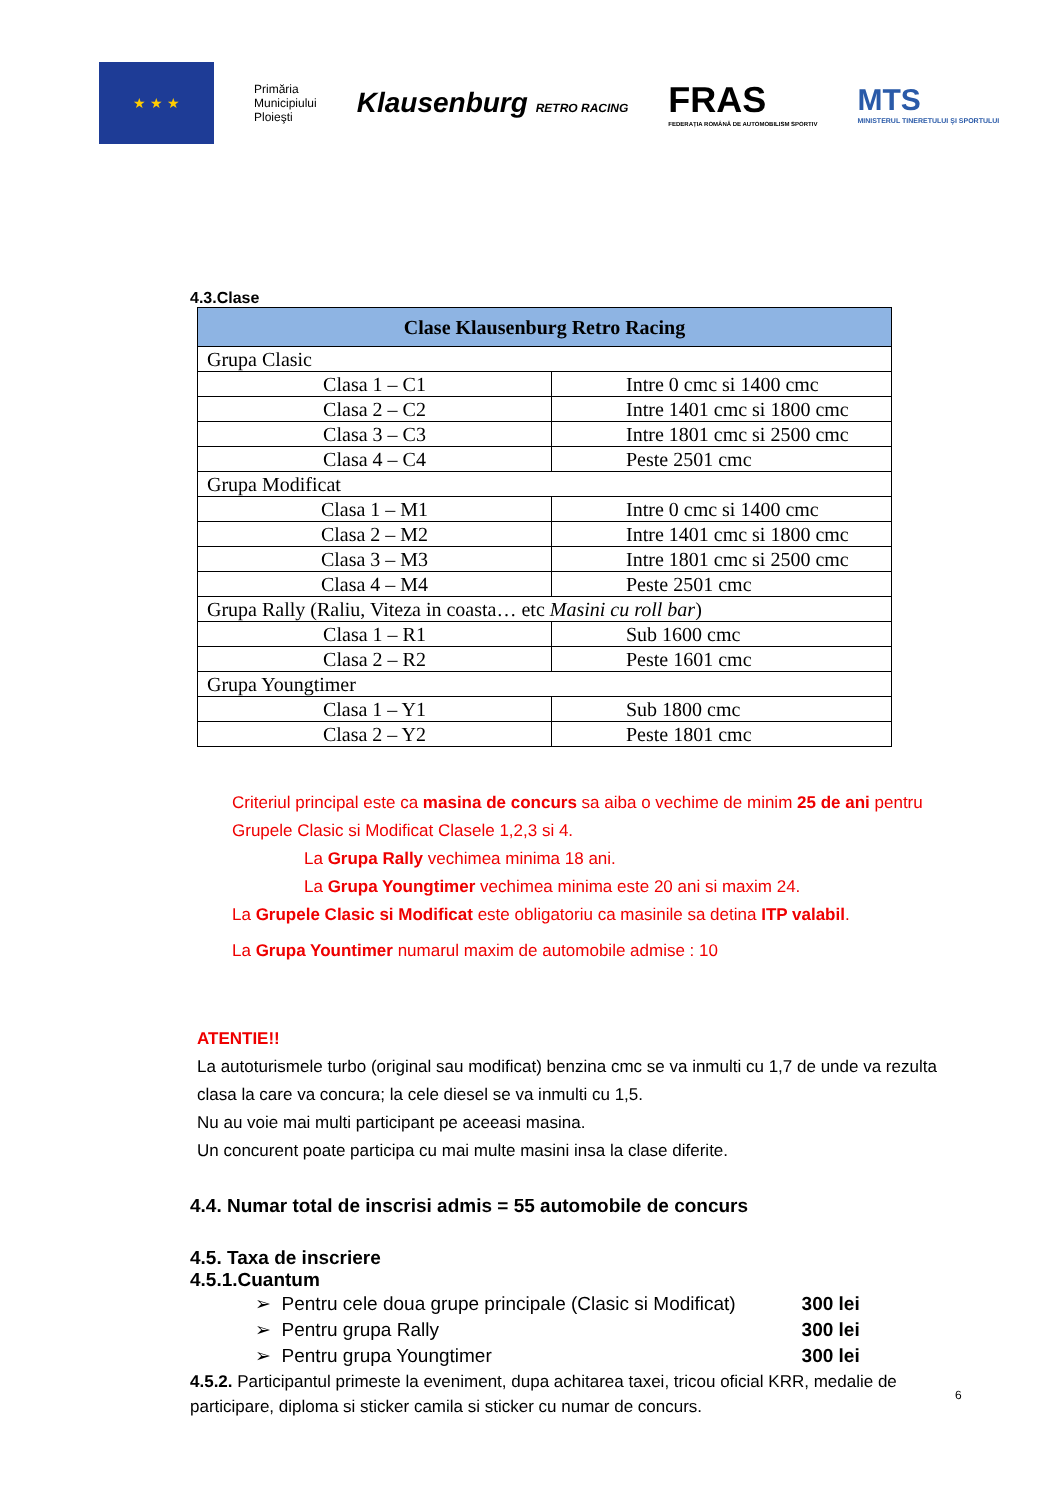★ ★ ★
Primăria
Municipiului
Ploieşti
Klausenburg RETRO RACING
FRAS
FEDERAȚIA ROMÂNĂ DE AUTOMOBILISM SPORTIV
MTS
MINISTERUL TINERETULUI ŞI SPORTULUI
4.3.Clase
| Clase Klausenburg Retro Racing | |
| --- | --- |
| Grupa Clasic | |
| Clasa 1 – C1 | Intre 0 cmc si 1400 cmc |
| Clasa 2 – C2 | Intre 1401 cmc si 1800 cmc |
| Clasa 3 – C3 | Intre 1801 cmc si 2500 cmc |
| Clasa 4 – C4 | Peste 2501 cmc |
| Grupa Modificat | |
| Clasa 1 – M1 | Intre 0 cmc si 1400 cmc |
| Clasa 2 – M2 | Intre 1401 cmc si 1800 cmc |
| Clasa 3 – M3 | Intre 1801 cmc si 2500 cmc |
| Clasa 4 – M4 | Peste 2501 cmc |
| Grupa Rally (Raliu, Viteza in coasta… etc Masini cu roll bar ) | |
| Clasa 1 – R1 | Sub 1600 cmc |
| Clasa 2 – R2 | Peste 1601 cmc |
| Grupa Youngtimer | |
| Clasa 1 – Y1 | Sub 1800 cmc |
| Clasa 2 – Y2 | Peste 1801 cmc |
Criteriul principal este ca masina de concurs sa aiba o vechime de minim 25 de ani pentru Grupele Clasic si Modificat Clasele 1,2,3 si 4.
La Grupa Rally vechimea minima 18 ani.
La Grupa Youngtimer vechimea minima este 20 ani si maxim 24.
La Grupele Clasic si Modificat este obligatoriu ca masinile sa detina ITP valabil.
La Grupa Yountimer numarul maxim de automobile admise : 10
ATENTIE!!
La autoturismele turbo (original sau modificat) benzina cmc se va inmulti cu 1,7 de unde va rezulta clasa la care va concura; la cele diesel se va inmulti cu 1,5.
Nu au voie mai multi participant pe aceeasi masina.
Un concurent poate participa cu mai multe masini insa la clase diferite.
4.4. Numar total de inscrisi admis = 55 automobile de concurs
4.5. Taxa de inscriere
4.5.1.Cuantum
➢ Pentru cele doua grupe principale (Clasic si Modificat) 300 lei
➢ Pentru grupa Rally 300 lei
➢ Pentru grupa Youngtimer 300 lei
4.5.2. Participantul primeste la eveniment, dupa achitarea taxei, tricou oficial KRR, medalie de participare, diploma si sticker camila si sticker cu numar de concurs.
6